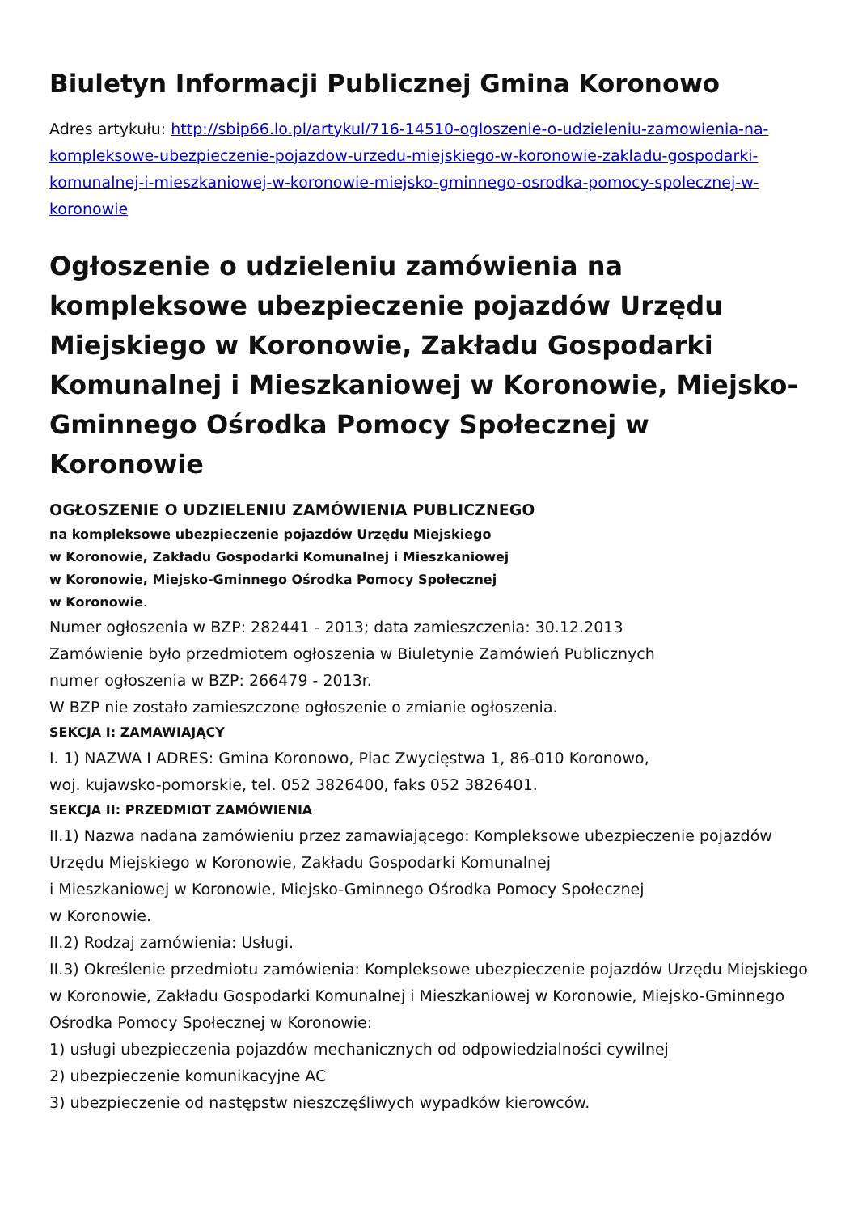Biuletyn Informacji Publicznej Gmina Koronowo
Adres artykułu: http://sbip66.lo.pl/artykul/716-14510-ogloszenie-o-udzieleniu-zamowienia-na-kompleksowe-ubezpieczenie-pojazdow-urzedu-miejskiego-w-koronowie-zakladu-gospodarki-komunalnej-i-mieszkaniowej-w-koronowie-miejsko-gminnego-osrodka-pomocy-spolecznej-w-koronowie
Ogłoszenie o udzieleniu zamówienia na kompleksowe ubezpieczenie pojazdów Urzędu Miejskiego w Koronowie, Zakładu Gospodarki Komunalnej i Mieszkaniowej w Koronowie, Miejsko-Gminnego Ośrodka Pomocy Społecznej w Koronowie
OGŁOSZENIE O UDZIELENIU ZAMÓWIENIA PUBLICZNEGO
na kompleksowe ubezpieczenie pojazdów Urzędu Miejskiego
w Koronowie, Zakładu Gospodarki Komunalnej i Mieszkaniowej
w Koronowie, Miejsko-Gminnego Ośrodka Pomocy Społecznej
w Koronowie.
Numer ogłoszenia w BZP: 282441 - 2013; data zamieszczenia: 30.12.2013
Zamówienie było przedmiotem ogłoszenia w Biuletynie Zamówień Publicznych
numer ogłoszenia w BZP: 266479 - 2013r.
W BZP nie zostało zamieszczone ogłoszenie o zmianie ogłoszenia.
SEKCJA I: ZAMAWIAJĄCY
I. 1) NAZWA I ADRES: Gmina Koronowo, Plac Zwycięstwa 1, 86-010 Koronowo,
woj. kujawsko-pomorskie, tel. 052 3826400, faks 052 3826401.
SEKCJA II: PRZEDMIOT ZAMÓWIENIA
II.1) Nazwa nadana zamówieniu przez zamawiającego: Kompleksowe ubezpieczenie pojazdów Urzędu Miejskiego w Koronowie, Zakładu Gospodarki Komunalnej
i Mieszkaniowej w Koronowie, Miejsko-Gminnego Ośrodka Pomocy Społecznej
w Koronowie.
II.2) Rodzaj zamówienia: Usługi.
II.3) Określenie przedmiotu zamówienia: Kompleksowe ubezpieczenie pojazdów Urzędu Miejskiego w Koronowie, Zakładu Gospodarki Komunalnej i Mieszkaniowej w Koronowie, Miejsko-Gminnego Ośrodka Pomocy Społecznej w Koronowie:
1) usługi ubezpieczenia pojazdów mechanicznych od odpowiedzialności cywilnej
2) ubezpieczenie komunikacyjne AC
3) ubezpieczenie od następstw nieszczęśliwych wypadków kierowców.